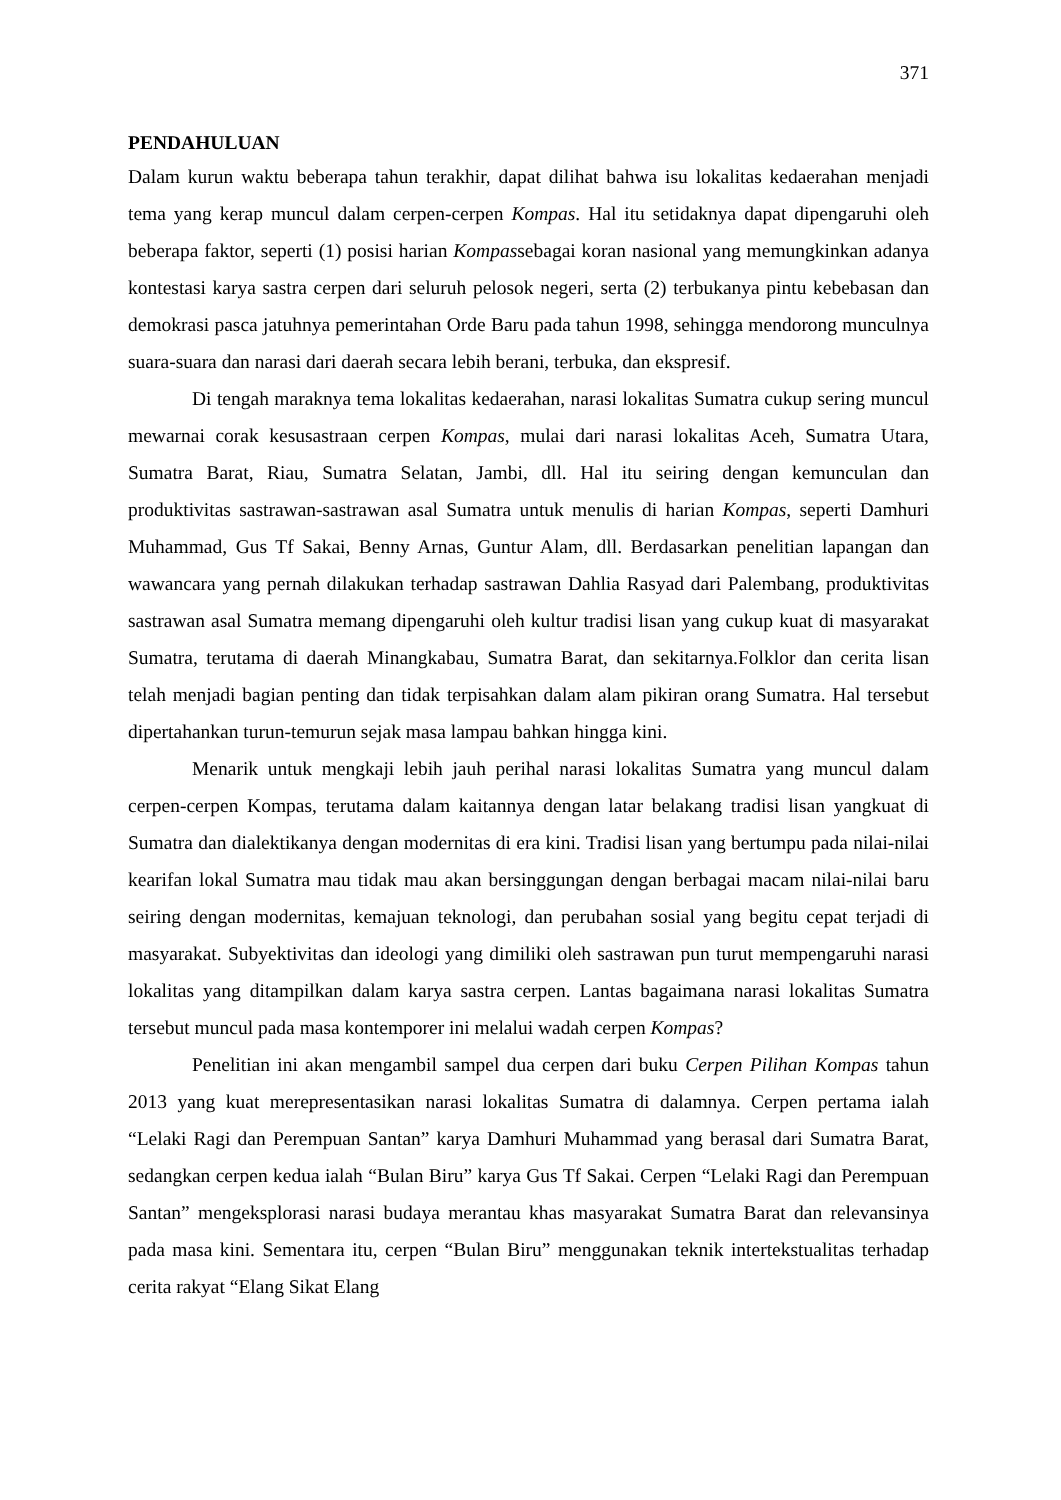371
PENDAHULUAN
Dalam kurun waktu beberapa tahun terakhir, dapat dilihat bahwa isu lokalitas kedaerahan menjadi tema yang kerap muncul dalam cerpen-cerpen Kompas. Hal itu setidaknya dapat dipengaruhi oleh beberapa faktor, seperti (1) posisi harian Kompassebagai koran nasional yang memungkinkan adanya kontestasi karya sastra cerpen dari seluruh pelosok negeri, serta (2) terbukanya pintu kebebasan dan demokrasi pasca jatuhnya pemerintahan Orde Baru pada tahun 1998, sehingga mendorong munculnya suara-suara dan narasi dari daerah secara lebih berani, terbuka, dan ekspresif.
Di tengah maraknya tema lokalitas kedaerahan, narasi lokalitas Sumatra cukup sering muncul mewarnai corak kesusastraan cerpen Kompas, mulai dari narasi lokalitas Aceh, Sumatra Utara, Sumatra Barat, Riau, Sumatra Selatan, Jambi, dll. Hal itu seiring dengan kemunculan dan produktivitas sastrawan-sastrawan asal Sumatra untuk menulis di harian Kompas, seperti Damhuri Muhammad, Gus Tf Sakai, Benny Arnas, Guntur Alam, dll. Berdasarkan penelitian lapangan dan wawancara yang pernah dilakukan terhadap sastrawan Dahlia Rasyad dari Palembang, produktivitas sastrawan asal Sumatra memang dipengaruhi oleh kultur tradisi lisan yang cukup kuat di masyarakat Sumatra, terutama di daerah Minangkabau, Sumatra Barat, dan sekitarnya.Folklor dan cerita lisan telah menjadi bagian penting dan tidak terpisahkan dalam alam pikiran orang Sumatra. Hal tersebut dipertahankan turun-temurun sejak masa lampau bahkan hingga kini.
Menarik untuk mengkaji lebih jauh perihal narasi lokalitas Sumatra yang muncul dalam cerpen-cerpen Kompas, terutama dalam kaitannya dengan latar belakang tradisi lisan yangkuat di Sumatra dan dialektikanya dengan modernitas di era kini. Tradisi lisan yang bertumpu pada nilai-nilai kearifan lokal Sumatra mau tidak mau akan bersinggungan dengan berbagai macam nilai-nilai baru seiring dengan modernitas, kemajuan teknologi, dan perubahan sosial yang begitu cepat terjadi di masyarakat. Subyektivitas dan ideologi yang dimiliki oleh sastrawan pun turut mempengaruhi narasi lokalitas yang ditampilkan dalam karya sastra cerpen. Lantas bagaimana narasi lokalitas Sumatra tersebut muncul pada masa kontemporer ini melalui wadah cerpen Kompas?
Penelitian ini akan mengambil sampel dua cerpen dari buku Cerpen Pilihan Kompas tahun 2013 yang kuat merepresentasikan narasi lokalitas Sumatra di dalamnya. Cerpen pertama ialah “Lelaki Ragi dan Perempuan Santan” karya Damhuri Muhammad yang berasal dari Sumatra Barat, sedangkan cerpen kedua ialah “Bulan Biru” karya Gus Tf Sakai. Cerpen “Lelaki Ragi dan Perempuan Santan” mengeksplorasi narasi budaya merantau khas masyarakat Sumatra Barat dan relevansinya pada masa kini. Sementara itu, cerpen “Bulan Biru” menggunakan teknik intertekstualitas terhadap cerita rakyat “Elang Sikat Elang